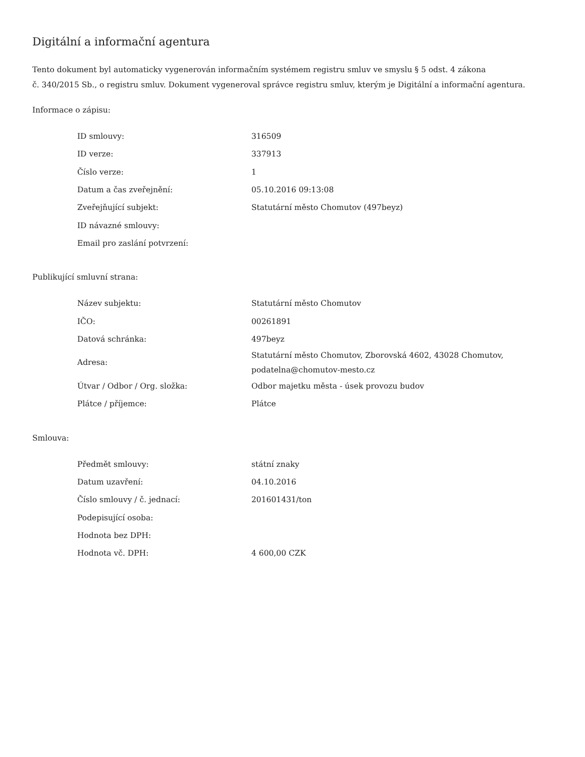Digitální a informační agentura
Tento dokument byl automaticky vygenerován informačním systémem registru smluv ve smyslu § 5 odst. 4 zákona
č. 340/2015 Sb., o registru smluv. Dokument vygeneroval správce registru smluv, kterým je Digitální a informační agentura.
Informace o zápisu:
| ID smlouvy: | 316509 |
| ID verze: | 337913 |
| Číslo verze: | 1 |
| Datum a čas zveřejnění: | 05.10.2016 09:13:08 |
| Zveřejňující subjekt: | Statutární město Chomutov (497beyz) |
| ID návazné smlouvy: | |
| Email pro zaslání potvrzení: | |
Publikující smluvní strana:
| Název subjektu: | Statutární město Chomutov |
| IČO: | 00261891 |
| Datová schránka: | 497beyz |
| Adresa: | Statutární město Chomutov, Zborovská 4602, 43028 Chomutov, podatelna@chomutov-mesto.cz |
| Útvar / Odbor / Org. složka: | Odbor majetku města - úsek provozu budov |
| Plátce / příjemce: | Plátce |
Smlouva:
| Předmět smlouvy: | státní znaky |
| Datum uzavření: | 04.10.2016 |
| Číslo smlouvy / č. jednací: | 201601431/ton |
| Podepisující osoba: | |
| Hodnota bez DPH: | |
| Hodnota vč. DPH: | 4 600,00 CZK |